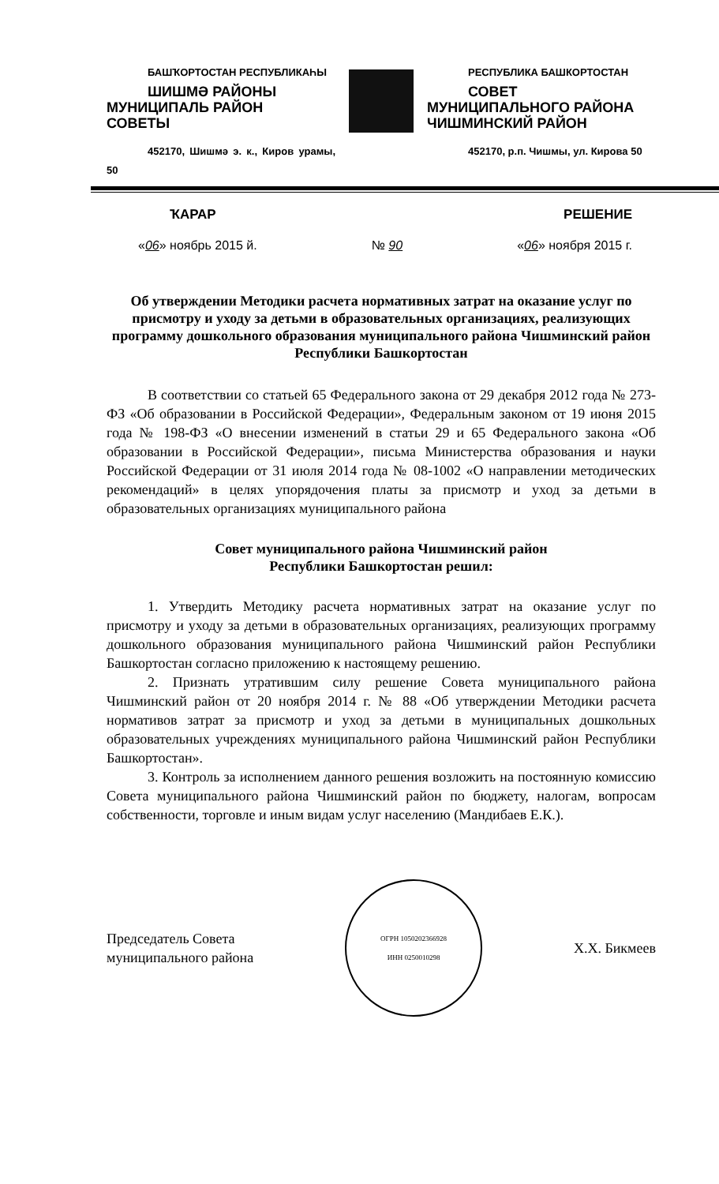БАШҠОРТОСТАН РЕСПУБЛИКАҺЫ
ШИШМӘ РАЙОНЫ
МУНИЦИПАЛЬ РАЙОН
СОВЕТЫ
452170, Шишмә э. к., Киров урамы, 50
РЕСПУБЛИКА БАШКОРТОСТАН
СОВЕТ
МУНИЦИПАЛЬНОГО РАЙОНА
ЧИШМИНСКИЙ РАЙОН
452170, р.п. Чишмы, ул. Кирова 50
ҠАРАР РЕШЕНИЕ
«06» ноябрь 2015 й. № 90 «06» ноября 2015 г.
Об утверждении Методики расчета нормативных затрат на оказание услуг по присмотру и уходу за детьми в образовательных организациях, реализующих программу дошкольного образования муниципального района Чишминский район Республики Башкортостан
В соответствии со статьей 65 Федерального закона от 29 декабря 2012 года № 273-ФЗ «Об образовании в Российской Федерации», Федеральным законом от 19 июня 2015 года № 198-ФЗ «О внесении изменений в статьи 29 и 65 Федерального закона «Об образовании в Российской Федерации», письма Министерства образования и науки Российской Федерации от 31 июля 2014 года № 08-1002 «О направлении методических рекомендаций» в целях упорядочения платы за присмотр и уход за детьми в образовательных организациях муниципального района
Совет муниципального района Чишминский район
Республики Башкортостан решил:
1. Утвердить Методику расчета нормативных затрат на оказание услуг по присмотру и уходу за детьми в образовательных организациях, реализующих программу дошкольного образования муниципального района Чишминский район Республики Башкортостан согласно приложению к настоящему решению.
2. Признать утратившим силу решение Совета муниципального района Чишминский район от 20 ноября 2014 г. № 88 «Об утверждении Методики расчета нормативов затрат за присмотр и уход за детьми в муниципальных дошкольных образовательных учреждениях муниципального района Чишминский район Республики Башкортостан».
3. Контроль за исполнением данного решения возложить на постоянную комиссию Совета муниципального района Чишминский район по бюджету, налогам, вопросам собственности, торговле и иным видам услуг населению (Мандибаев Е.К.).
Председатель Совета
муниципального района
ОГРН 1050202366928
ИНН 0250010298
Х.Х. Бикмеев